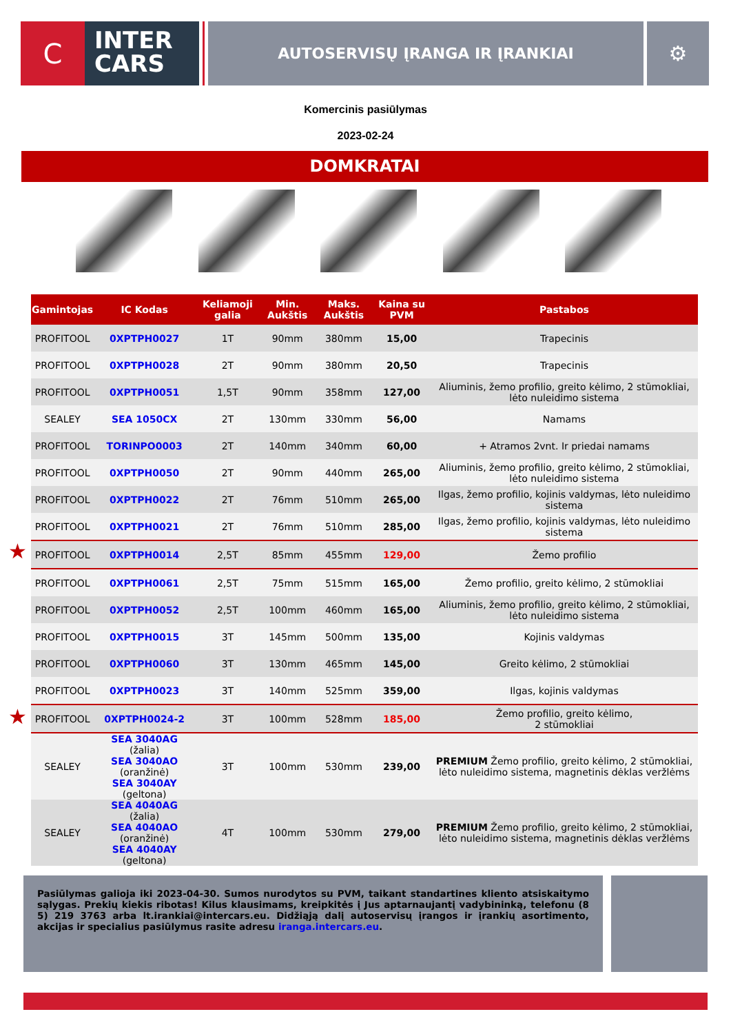C
INTER
CARS
AUTOSERVISŲ ĮRANGA IR ĮRANKIAI
⚙
Komercinis pasiūlymas
2023-02-24
DOMKRATAI
★
★
| Gamintojas | IC Kodas | Keliamoji galia | Min. Aukštis | Maks. Aukštis | Kaina su PVM | Pastabos |
| --- | --- | --- | --- | --- | --- | --- |
| PROFITOOL | 0XPTPH0027 | 1T | 90mm | 380mm | 15,00 | Trapecinis |
| PROFITOOL | 0XPTPH0028 | 2T | 90mm | 380mm | 20,50 | Trapecinis |
| PROFITOOL | 0XPTPH0051 | 1,5T | 90mm | 358mm | 127,00 | Aliuminis, žemo profilio, greito kėlimo, 2 stūmokliai, lėto nuleidimo sistema |
| SEALEY | SEA 1050CX | 2T | 130mm | 330mm | 56,00 | Namams |
| PROFITOOL | TORINPO0003 | 2T | 140mm | 340mm | 60,00 | + Atramos 2vnt. Ir priedai namams |
| PROFITOOL | 0XPTPH0050 | 2T | 90mm | 440mm | 265,00 | Aliuminis, žemo profilio, greito kėlimo, 2 stūmokliai, lėto nuleidimo sistema |
| PROFITOOL | 0XPTPH0022 | 2T | 76mm | 510mm | 265,00 | Ilgas, žemo profilio, kojinis valdymas, lėto nuleidimo sistema |
| PROFITOOL | 0XPTPH0021 | 2T | 76mm | 510mm | 285,00 | Ilgas, žemo profilio, kojinis valdymas, lėto nuleidimo sistema |
| PROFITOOL | 0XPTPH0014 | 2,5T | 85mm | 455mm | 129,00 | Žemo profilio |
| PROFITOOL | 0XPTPH0061 | 2,5T | 75mm | 515mm | 165,00 | Žemo profilio, greito kėlimo, 2 stūmokliai |
| PROFITOOL | 0XPTPH0052 | 2,5T | 100mm | 460mm | 165,00 | Aliuminis, žemo profilio, greito kėlimo, 2 stūmokliai, lėto nuleidimo sistema |
| PROFITOOL | 0XPTPH0015 | 3T | 145mm | 500mm | 135,00 | Kojinis valdymas |
| PROFITOOL | 0XPTPH0060 | 3T | 130mm | 465mm | 145,00 | Greito kėlimo, 2 stūmokliai |
| PROFITOOL | 0XPTPH0023 | 3T | 140mm | 525mm | 359,00 | Ilgas, kojinis valdymas |
| PROFITOOL | 0XPTPH0024-2 | 3T | 100mm | 528mm | 185,00 | Žemo profilio, greito kėlimo, 2 stūmokliai |
| SEALEY | SEA 3040AG (žalia) SEA 3040AO (oranžinė) SEA 3040AY (geltona) | 3T | 100mm | 530mm | 239,00 | PREMIUM Žemo profilio, greito kėlimo, 2 stūmokliai, lėto nuleidimo sistema, magnetinis dėklas veržlėms |
| SEALEY | SEA 4040AG (žalia) SEA 4040AO (oranžinė) SEA 4040AY (geltona) | 4T | 100mm | 530mm | 279,00 | PREMIUM Žemo profilio, greito kėlimo, 2 stūmokliai, lėto nuleidimo sistema, magnetinis dėklas veržlėms |
Pasiūlymas galioja iki 2023-04-30. Sumos nurodytos su PVM, taikant standartines kliento atsiskaitymo sąlygas. Prekių kiekis ribotas! Kilus klausimams, kreipkitės į Jus aptarnaujantį vadybininką, telefonu (8 5) 219 3763 arba lt.irankiai@intercars.eu. Didžiąją dalį autoservisų įrangos ir įrankių asortimento, akcijas ir specialius pasiūlymus rasite adresu iranga.intercars.eu.